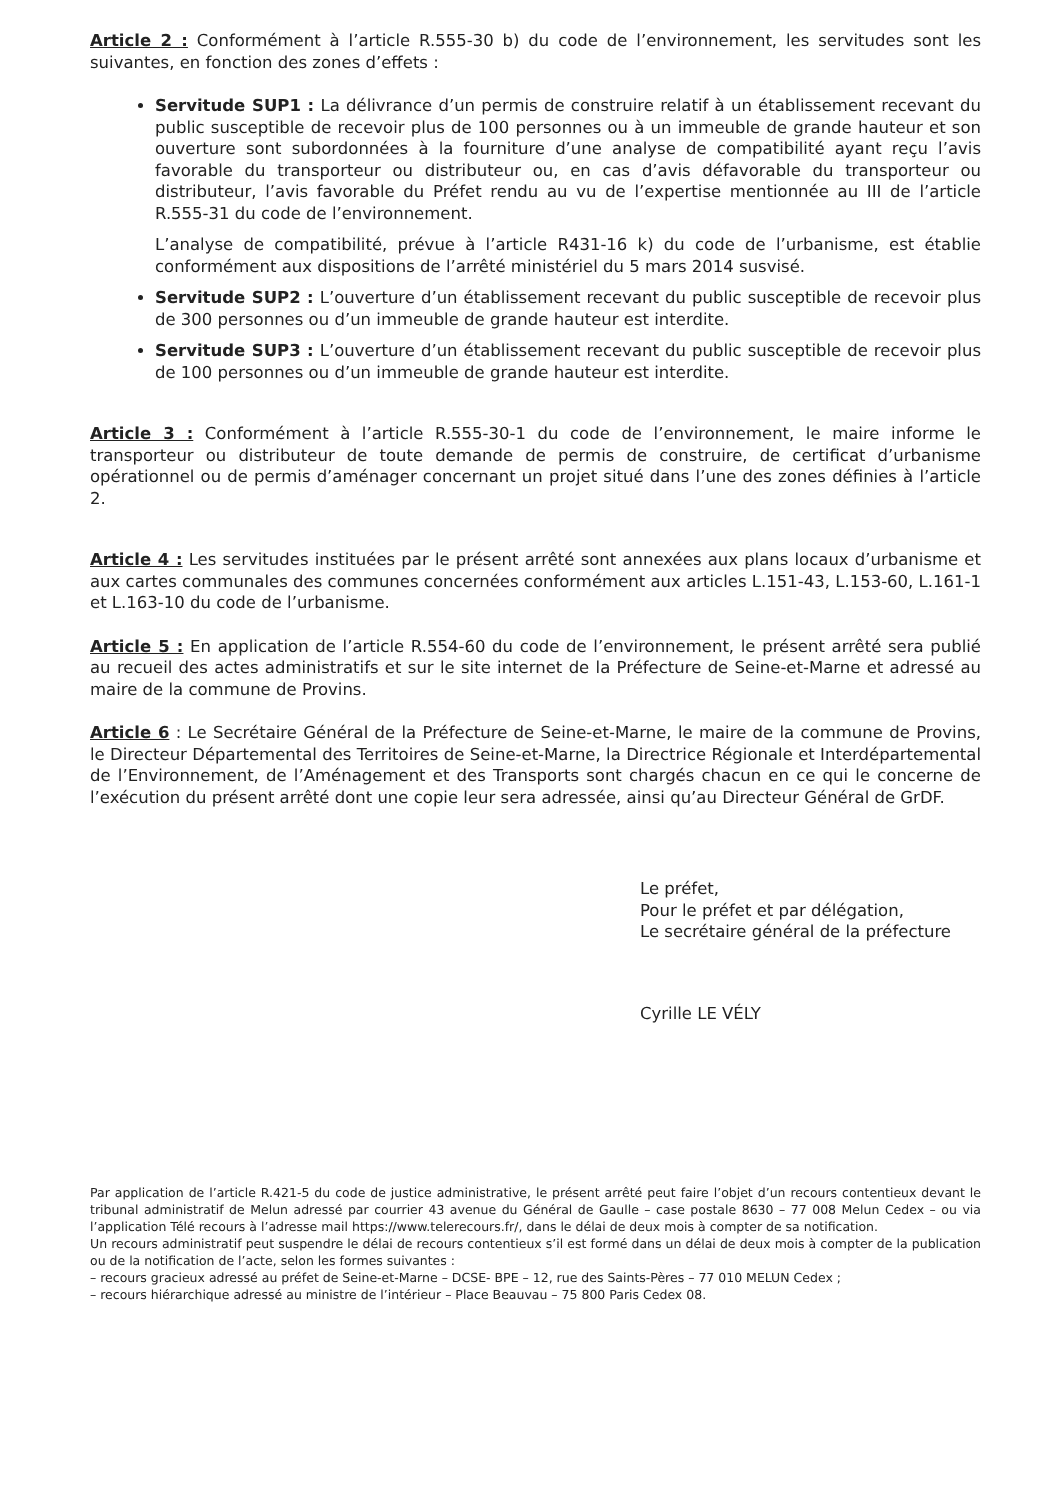Article 2 : Conformément à l’article R.555-30 b) du code de l’environnement, les servitudes sont les suivantes, en fonction des zones d’effets :
Servitude SUP1 : La délivrance d’un permis de construire relatif à un établissement recevant du public susceptible de recevoir plus de 100 personnes ou à un immeuble de grande hauteur et son ouverture sont subordonnées à la fourniture d’une analyse de compatibilité ayant reçu l’avis favorable du transporteur ou distributeur ou, en cas d’avis défavorable du transporteur ou distributeur, l’avis favorable du Préfet rendu au vu de l’expertise mentionnée au III de l’article R.555-31 du code de l’environnement.
L’analyse de compatibilité, prévue à l’article R431-16 k) du code de l’urbanisme, est établie conformément aux dispositions de l’arrêté ministériel du 5 mars 2014 susvisé.
Servitude SUP2 : L’ouverture d’un établissement recevant du public susceptible de recevoir plus de 300 personnes ou d’un immeuble de grande hauteur est interdite.
Servitude SUP3 : L’ouverture d’un établissement recevant du public susceptible de recevoir plus de 100 personnes ou d’un immeuble de grande hauteur est interdite.
Article 3 : Conformément à l’article R.555-30-1 du code de l’environnement, le maire informe le transporteur ou distributeur de toute demande de permis de construire, de certificat d’urbanisme opérationnel ou de permis d’aménager concernant un projet situé dans l’une des zones définies à l’article 2.
Article 4 : Les servitudes instituées par le présent arrêté sont annexées aux plans locaux d’urbanisme et aux cartes communales des communes concernées conformément aux articles L.151-43, L.153-60, L.161-1 et L.163-10 du code de l’urbanisme.
Article 5 : En application de l’article R.554-60 du code de l’environnement, le présent arrêté sera publié au recueil des actes administratifs et sur le site internet de la Préfecture de Seine-et-Marne et adressé au maire de la commune de Provins.
Article 6 : Le Secrétaire Général de la Préfecture de Seine-et-Marne, le maire de la commune de Provins, le Directeur Départemental des Territoires de Seine-et-Marne, la Directrice Régionale et Interdépartemental de l’Environnement, de l’Aménagement et des Transports sont chargés chacun en ce qui le concerne de l’exécution du présent arrêté dont une copie leur sera adressée, ainsi qu’au Directeur Général de GrDF.
Le préfet,
Pour le préfet et par délégation,
Le secrétaire général de la préfecture
Cyrille LE VÉLY
Par application de l’article R.421-5 du code de justice administrative, le présent arrêté peut faire l’objet d’un recours contentieux devant le tribunal administratif de Melun adressé par courrier 43 avenue du Général de Gaulle – case postale 8630 – 77 008 Melun Cedex – ou via l’application Télé recours à l’adresse mail https://www.telerecours.fr/, dans le délai de deux mois à compter de sa notification.
Un recours administratif peut suspendre le délai de recours contentieux s’il est formé dans un délai de deux mois à compter de la publication ou de la notification de l’acte, selon les formes suivantes :
– recours gracieux adressé au préfet de Seine-et-Marne – DCSE- BPE – 12, rue des Saints-Pères – 77 010 MELUN Cedex ;
– recours hiérarchique adressé au ministre de l’intérieur – Place Beauvau – 75 800 Paris Cedex 08.